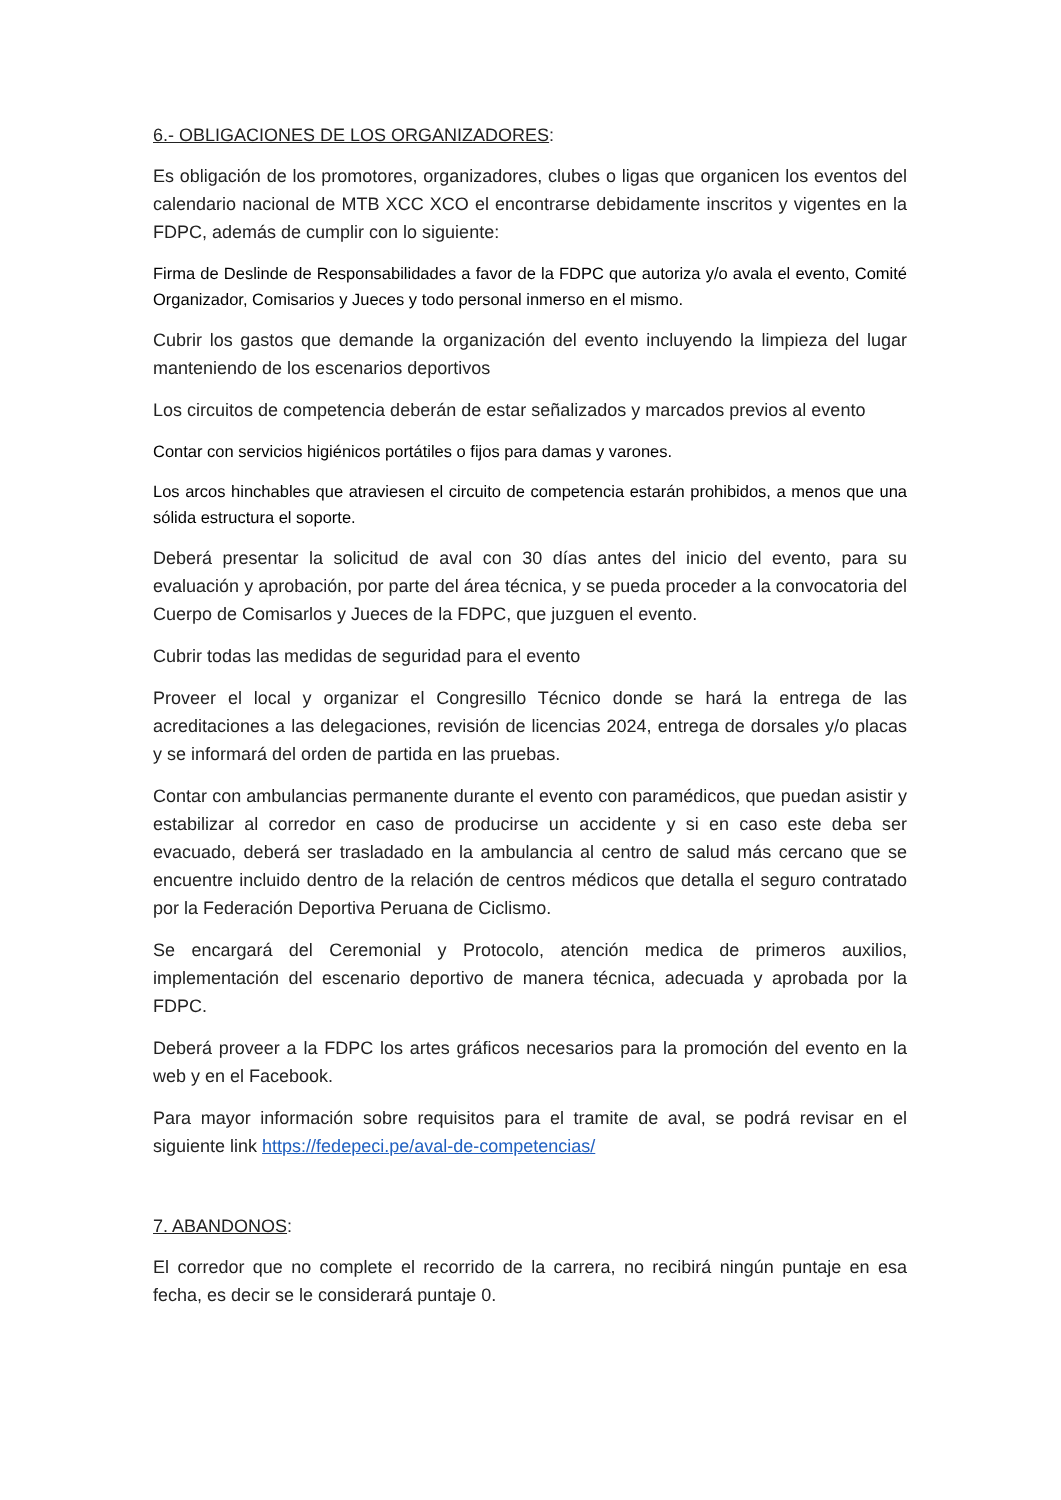6.- OBLIGACIONES DE LOS ORGANIZADORES:
Es obligación de los promotores, organizadores, clubes o ligas que organicen los eventos del calendario nacional de MTB XCC XCO el encontrarse debidamente inscritos y vigentes en la FDPC, además de cumplir con lo siguiente:
Firma de Deslinde de Responsabilidades a favor de la FDPC que autoriza y/o avala el evento, Comité Organizador, Comisarios y Jueces y todo personal inmerso en el mismo.
Cubrir los gastos que demande la organización del evento incluyendo la limpieza del lugar manteniendo de los escenarios deportivos
Los circuitos de competencia deberán de estar señalizados y marcados previos al evento
Contar con servicios higiénicos portátiles o fijos para damas y varones.
Los arcos hinchables que atraviesen el circuito de competencia estarán prohibidos, a menos que una sólida estructura el soporte.
Deberá presentar la solicitud de aval con 30 días antes del inicio del evento, para su evaluación y aprobación, por parte del área técnica, y se pueda proceder a la convocatoria del Cuerpo de Comisarlos y Jueces de la FDPC, que juzguen el evento.
Cubrir todas las medidas de seguridad para el evento
Proveer el local y organizar el Congresillo Técnico donde se hará la entrega de las acreditaciones a las delegaciones, revisión de licencias 2024, entrega de dorsales y/o placas y se informará del orden de partida en las pruebas.
Contar con ambulancias permanente durante el evento con paramédicos, que puedan asistir y estabilizar al corredor en caso de producirse un accidente y si en caso este deba ser evacuado, deberá ser trasladado en la ambulancia al centro de salud más cercano que se encuentre incluido dentro de la relación de centros médicos que detalla el seguro contratado por la Federación Deportiva Peruana de Ciclismo.
Se encargará del Ceremonial y Protocolo, atención medica de primeros auxilios, implementación del escenario deportivo de manera técnica, adecuada y aprobada por la FDPC.
Deberá proveer a la FDPC los artes gráficos necesarios para la promoción del evento en la web y en el Facebook.
Para mayor información sobre requisitos para el tramite de aval, se podrá revisar en el siguiente link https://fedepeci.pe/aval-de-competencias/
7. ABANDONOS:
El corredor que no complete el recorrido de la carrera, no recibirá ningún puntaje en esa fecha, es decir se le considerará puntaje 0.